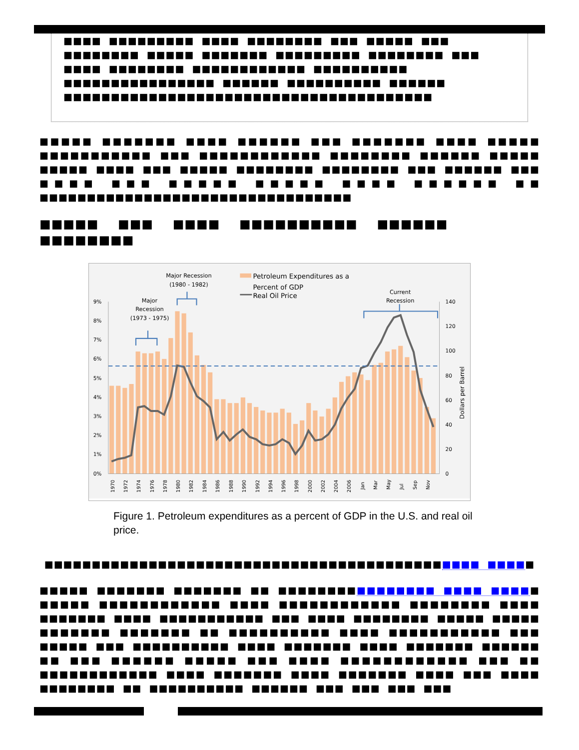■■■■ ■■■■■■■■■ ■■■■ ■■■■■■■■ ■■■ ■■■■■ ■■■ ■■■■■■■■ ■■■■■ ■■■■■■■ ■■■■■■■■■ ■■■■■■■■ ■■■ ■■■■ ■■■■■■■■ ■■■■■■■■■■■■ ■■■■■■■■■■ ■■■■■■■■■■■■■■■■ ■■■■■■ ■■■■■■■■■■ ■■■■■■ ■■■■■■■■■■■■■■■■■■■■■■■■■■■■■■■■■■■■■■■
■■■■■ ■■■■■■■ ■■■■ ■■■■■■ ■■■ ■■■■■■■ ■■■■ ■■■■■ ■■■■■■■■■■■ ■■■ ■■■■■■■■■■■■ ■■■■■■■■ ■■■■■■ ■■■■■ ■■■■■ ■■■■ ■■■ ■■■■■ ■■■■■■■■ ■■■■■■■■ ■■■ ■■■■■■ ■■■ ■■■■ ■■■ ■■■■■ ■■■■■ ■■■■ ■■■■■■ ■■ ■■■■■■■■■■■■■■■■■■■■■■■■■■■■■■■■■
■■■■■ ■■■ ■■■■ ■■■■■■■■■■ ■■■■■■ ■■■■■■■■
9%
8%
7%
6%
5%
4%
3%
2%
1%
0%
140
120
100
80
60
40
20
0
Dollars per Barrel
1970
1972
1974
1976
1978
1980
1982
1984
1986
1988
1990
1992
1994
1996
1998
2000
2002
2004
2006
Jan
Mar
May
Jul
Sep
Nov
Major
Recession
(1973 - 1975)
Major Recession
(1980 - 1982)
Current
Recession
Petroleum Expenditures as a
Percent of GDP
Real Oil Price
Figure 1. Petroleum expenditures as a percent of GDP in the U.S. and real oil price.
■■■■■■■■■■■■■■■■■■■■■■■■■■■■■■■■■■■■■■■■■■■■■■ ■■■■■
■■■■■ ■■■■■■■ ■■■■■■■ ■■ ■■■■■■■■■■■■■■■■ ■■■■ ■■■■■ ■■■■■ ■■■■■■■■■■■■ ■■■■ ■■■■■■■■■■■■ ■■■■■■■■ ■■■■ ■■■■■■■ ■■■■ ■■■■■■■■■■■ ■■■ ■■■■ ■■■■■■■■ ■■■■■ ■■■■■ ■■■■■■■ ■■■■■■■ ■■ ■■■■■■■■■■ ■■■■ ■■■■■■■■■■■ ■■■ ■■■■■ ■■■ ■■■■■■■■■■ ■■■■ ■■■■■■■ ■■■■ ■■■■■■■ ■■■■■■ ■■ ■■■ ■■■■■■ ■■■■■ ■■■ ■■■■ ■■■■■■■■■■■■ ■■■ ■■ ■■■■■■■■■■■■ ■■■■ ■■■■■■■ ■■■■ ■■■■■■■ ■■■■ ■■■ ■■■■ ■■■■■■■■ ■■ ■■■■■■■■■■ ■■■■■■ ■■■ ■■■ ■■■ ■■■